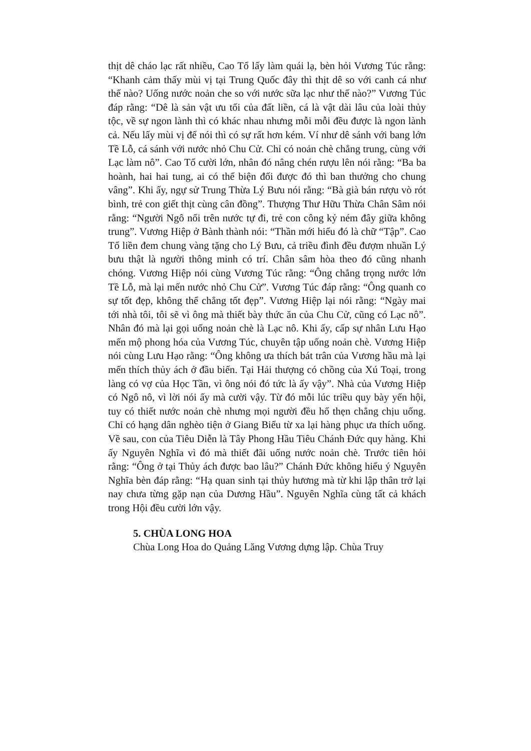thịt dê cháo lạc rất nhiều, Cao Tổ lấy làm quái lạ, bèn hỏi Vương Túc rằng: “Khanh cảm thấy mùi vị tại Trung Quốc đây thì thịt dê so với canh cá như thế nào? Uống nước noản che so với nước sữa lạc như thế nào?” Vương Túc đáp rằng: “Dê là sản vật ưu tối của đất liền, cá là vật dài lâu của loài thủy tộc, về sự ngon lành thì có khác nhau nhưng mỗi mỗi đều được là ngon lành cả. Nếu lấy mùi vị để nói thì có sự rất hơn kém. Ví như dê sánh với bang lớn Tề Lỗ, cá sánh với nước nhỏ Chu Cử. Chỉ có noản chè chẳng trung, cùng với Lạc làm nô”. Cao Tổ cười lớn, nhân đó nâng chén rượu lên nói rằng: “Ba ba hoành, hai hai tung, ai có thể biện đối được đó thì ban thưởng cho chung vâng”. Khi ấy, ngự sử Trung Thừa Lý Bưu nói rằng: “Bà già bán rượu vò rót bình, trẻ con giết thịt cùng cân đồng”. Thượng Thư Hữu Thừa Chân Sâm nói rằng: “Người Ngô nổi trên nước tự đi, trẻ con công kỷ ném đây giữa không trung”. Vương Hiệp ở Bành thành nói: “Thần mới hiểu đó là chữ “Tập”. Cao Tổ liền đem chung vàng tặng cho Lý Bưu, cả triều đình đều đượm nhuần Lý bưu thật là người thông minh có trí. Chân sâm hòa theo đó cũng nhanh chóng. Vương Hiệp nói cùng Vương Túc rằng: “Ông chẳng trọng nước lớn Tề Lỗ, mà lại mến nước nhỏ Chu Cử”. Vương Túc đáp rằng: “Ông quanh co sự tốt đẹp, không thể chẳng tốt đẹp”. Vương Hiệp lại nói rằng: “Ngày mai tới nhà tôi, tôi sẽ vì ông mà thiết bày thức ăn của Chu Cử, cũng có Lạc nô”. Nhân đó mà lại gọi uống noản chè là Lạc nô. Khi ấy, cấp sự nhân Lưu Hạo mến mộ phong hóa của Vương Túc, chuyên tập uống noản chè. Vương Hiệp nói cùng Lưu Hạo rằng: “Ông không ưa thích bát trân của Vương hầu mà lại mến thích thủy ách ở đầu biến. Tại Hải thượng có chồng của Xú Toại, trong làng có vợ của Học Tần, vì ông nói đó tức là ấy vậy”. Nhà của Vương Hiệp có Ngô nô, vì lời nói ấy mà cười vậy. Từ đó mỗi lúc triều quy bày yến hội, tuy có thiết nước noản chè nhưng mọi người đều hổ thẹn chẳng chịu uống. Chỉ có hạng dân nghèo tiện ở Giang Biểu từ xa lại hàng phục ưa thích uống. Về sau, con của Tiêu Diễn là Tây Phong Hầu Tiêu Chánh Đức quy hàng. Khi ấy Nguyên Nghĩa vì đó mà thiết đãi uống nước noản chè. Trước tiên hỏi rằng: “Ông ở tại Thủy ách được bao lâu?” Chánh Đức không hiểu ý Nguyên Nghĩa bèn đáp rằng: “Hạ quan sinh tại thủy hương mà từ khi lập thân trở lại nay chưa từng gặp nạn của Dương Hầu”. Nguyên Nghĩa cùng tất cả khách trong Hội đều cười lớn vậy.
5. CHÙA LONG HOA
Chùa Long Hoa do Quảng Lăng Vương dựng lập. Chùa Truy